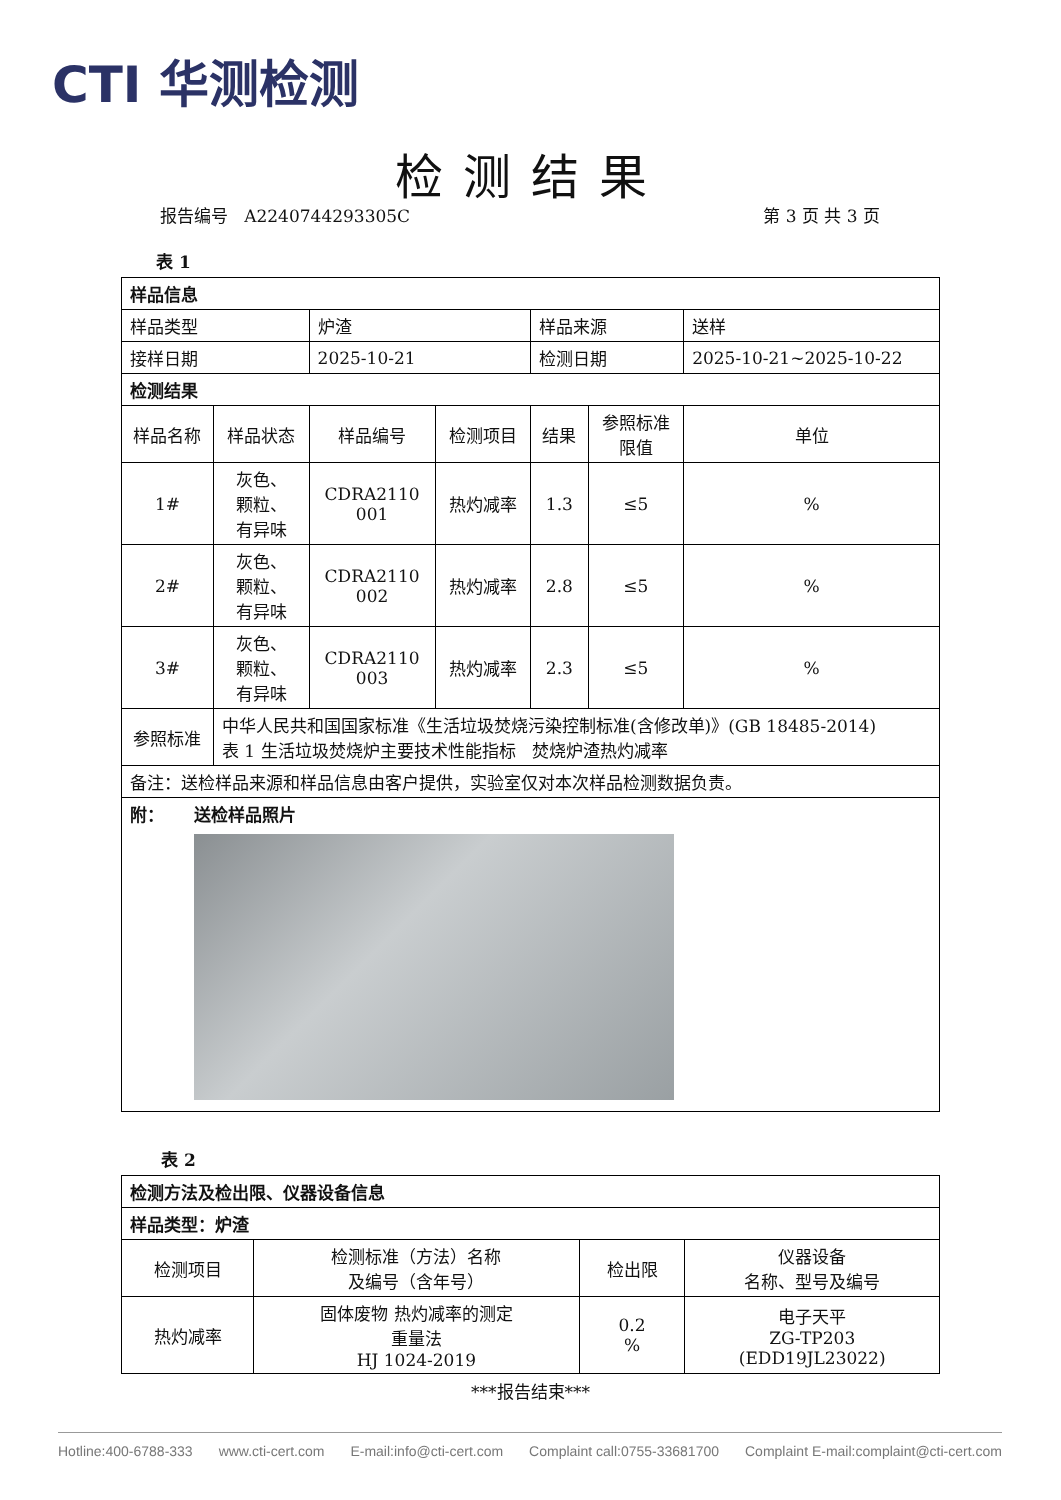CTI 华测检测
检测结果
报告编号 A2240744293305C 第 3 页 共 3 页
表 1
| 样品信息 | | | | | | |
| 样品类型 | | 炉渣 | | 样品来源 | | 送样 |
| 接样日期 | | 2025-10-21 | | 检测日期 | | 2025-10-21~2025-10-22 |
| 检测结果 | | | | | | |
| 样品名称 | 样品状态 | 样品编号 | 检测项目 | 结果 | 参照标准 限值 | 单位 |
| 1# | 灰色、 颗粒、 有异味 | CDRA2110 001 | 热灼减率 | 1.3 | ≤5 | % |
| 2# | 灰色、 颗粒、 有异味 | CDRA2110 002 | 热灼减率 | 2.8 | ≤5 | % |
| 3# | 灰色、 颗粒、 有异味 | CDRA2110 003 | 热灼减率 | 2.3 | ≤5 | % |
| 参照标准 | 中华人民共和国国家标准《生活垃圾焚烧污染控制标准(含修改单)》(GB 18485-2014) 表 1 生活垃圾焚烧炉主要技术性能指标 焚烧炉渣热灼减率 | | | | | |
| 备注：送检样品来源和样品信息由客户提供，实验室仅对本次样品检测数据负责。 | | | | | | |
| 附： 送检样品照片 | | | | | | |
表 2
| 检测方法及检出限、仪器设备信息 | | | |
| 样品类型：炉渣 | | | |
| 检测项目 | 检测标准（方法）名称 及编号（含年号） | 检出限 | 仪器设备 名称、型号及编号 |
| 热灼减率 | 固体废物 热灼减率的测定 重量法 HJ 1024-2019 | 0.2 % | 电子天平 ZG-TP203 (EDD19JL23022) |
***报告结束***
Hotline:400-6788-333 www.cti-cert.com E-mail:info@cti-cert.com Complaint call:0755-33681700 Complaint E-mail:complaint@cti-cert.com